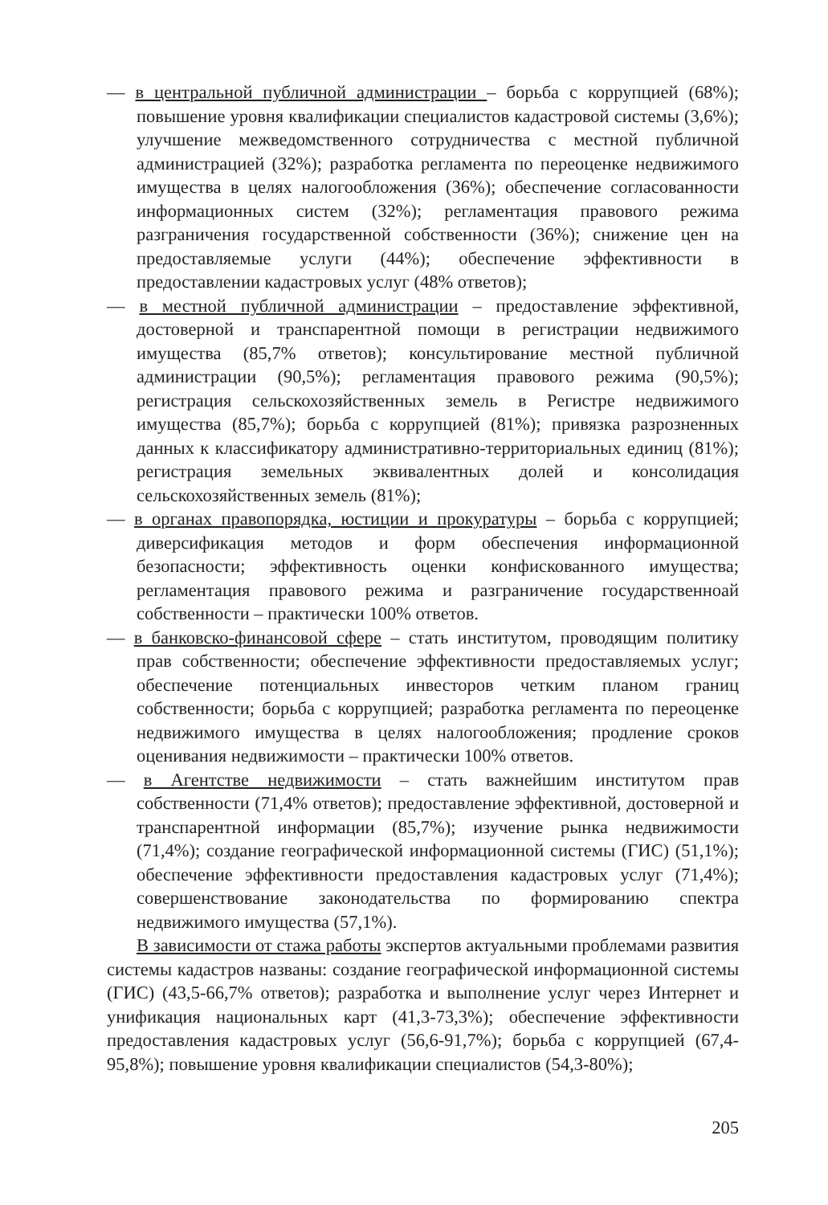— в центральной публичной администрации – борьба с коррупцией (68%); повышение уровня квалификации специалистов кадастровой системы (3,6%); улучшение межведомственного сотрудничества с местной публичной администрацией (32%); разработка регламента по переоценке недвижимого имущества в целях налогообложения (36%); обеспечение согласованности информационных систем (32%); регламентация правового режима разграничения государственной собственности (36%); снижение цен на предоставляемые услуги (44%); обеспечение эффективности в предоставлении кадастровых услуг (48% ответов);
— в местной публичной администрации – предоставление эффективной, достоверной и транспарентной помощи в регистрации недвижимого имущества (85,7% ответов); консультирование местной публичной администрации (90,5%); регламентация правового режима (90,5%); регистрация сельскохозяйственных земель в Регистре недвижимого имущества (85,7%); борьба с коррупцией (81%); привязка разрозненных данных к классификатору административно-территориальных единиц (81%); регистрация земельных эквивалентных долей и консолидация сельскохозяйственных земель (81%);
— в органах правопорядка, юстиции и прокуратуры – борьба с коррупцией; диверсификация методов и форм обеспечения информационной безопасности; эффективность оценки конфискованного имущества; регламентация правового режима и разграничение государственноай собственности – практически 100% ответов.
— в банковско-финансовой сфере – стать институтом, проводящим политику прав собственности; обеспечение эффективности предоставляемых услуг; обеспечение потенциальных инвесторов четким планом границ собственности; борьба с коррупцией; разработка регламента по переоценке недвижимого имущества в целях налогообложения; продление сроков оценивания недвижимости – практически 100% ответов.
— в Агентстве недвижимости – стать важнейшим институтом прав собственности (71,4% ответов); предоставление эффективной, достоверной и транспарентной информации (85,7%); изучение рынка недвижимости (71,4%); создание географической информационной системы (ГИС) (51,1%); обеспечение эффективности предоставления кадастровых услуг (71,4%); совершенствование законодательства по формированию спектра недвижимого имущества (57,1%).
В зависимости от стажа работы экспертов актуальными проблемами развития системы кадастров названы: создание географической информационной системы (ГИС) (43,5-66,7% ответов); разработка и выполнение услуг через Интернет и унификация национальных карт (41,3-73,3%); обеспечение эффективности предоставления кадастровых услуг (56,6-91,7%); борьба с коррупцией (67,4-95,8%); повышение уровня квалификации специалистов (54,3-80%);
205